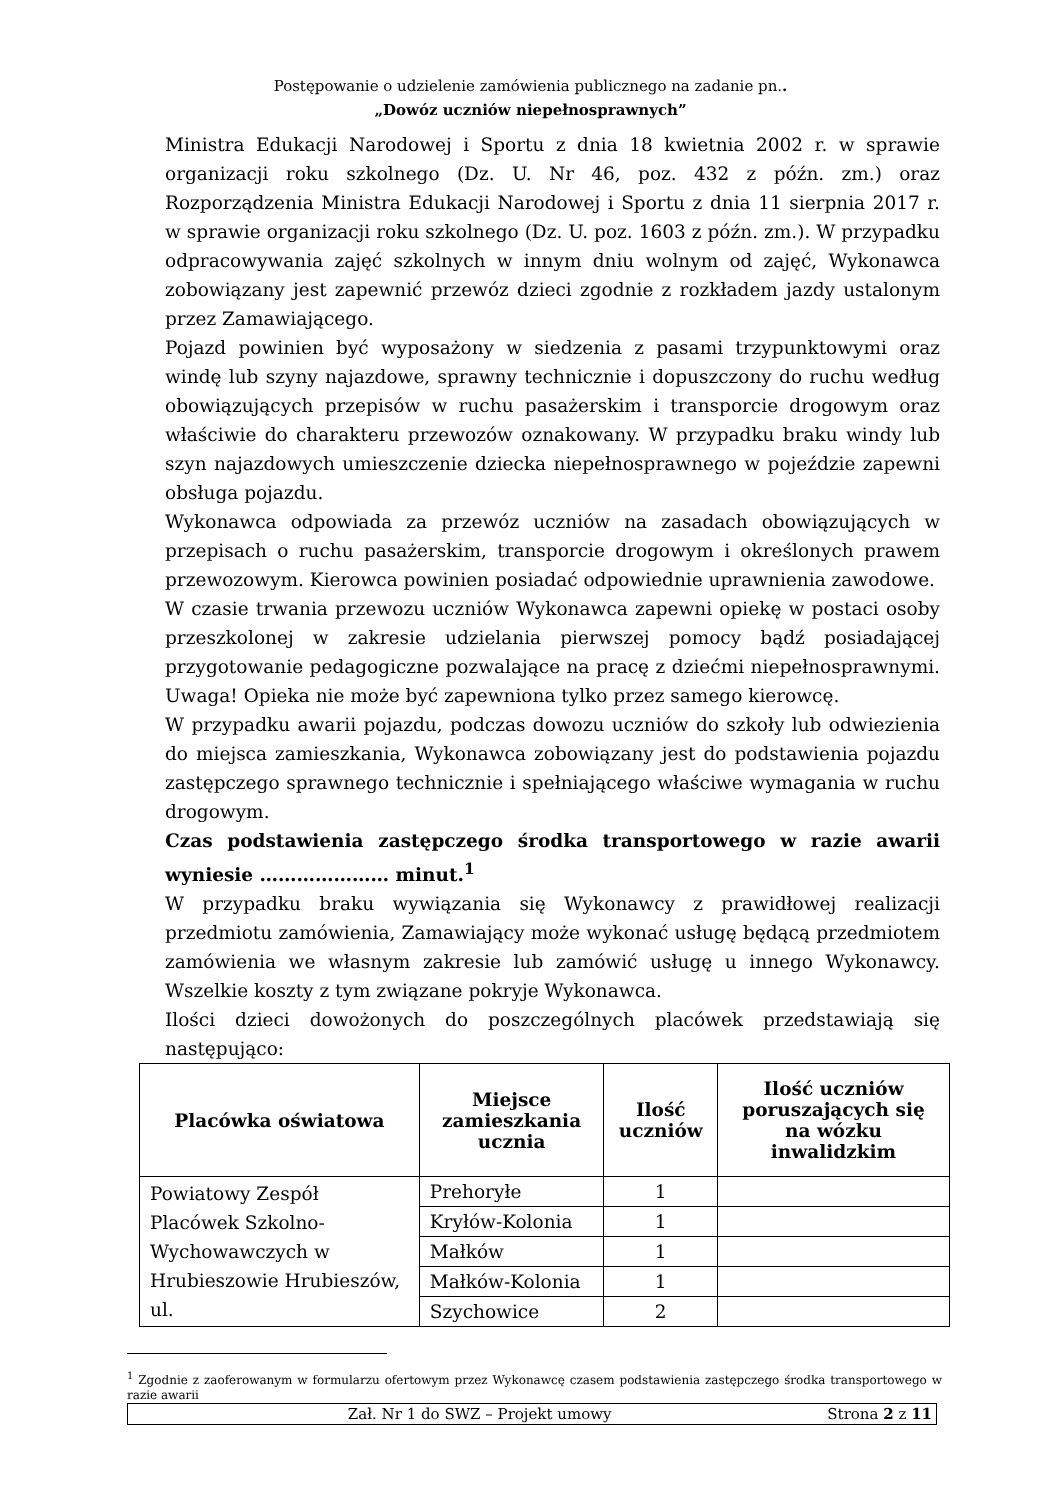Postępowanie o udzielenie zamówienia publicznego na zadanie pn..
„Dowóz uczniów niepełnosprawnych”
Ministra Edukacji Narodowej i Sportu z dnia 18 kwietnia 2002 r. w sprawie organizacji roku szkolnego (Dz. U. Nr 46, poz. 432 z późn. zm.) oraz Rozporządzenia Ministra Edukacji Narodowej i Sportu z dnia 11 sierpnia 2017 r. w sprawie organizacji roku szkolnego (Dz. U. poz. 1603 z późn. zm.). W przypadku odpracowywania zajęć szkolnych w innym dniu wolnym od zajęć, Wykonawca zobowiązany jest zapewnić przewóz dzieci zgodnie z rozkładem jazdy ustalonym przez Zamawiającego.
Pojazd powinien być wyposażony w siedzenia z pasami trzypunktowymi oraz windę lub szyny najazdowe, sprawny technicznie i dopuszczony do ruchu według obowiązujących przepisów w ruchu pasażerskim i transporcie drogowym oraz właściwie do charakteru przewozów oznakowany. W przypadku braku windy lub szyn najazdowych umieszczenie dziecka niepełnosprawnego w pojeździe zapewni obsługa pojazdu.
Wykonawca odpowiada za przewóz uczniów na zasadach obowiązujących w przepisach o ruchu pasażerskim, transporcie drogowym i określonych prawem przewozowym. Kierowca powinien posiadać odpowiednie uprawnienia zawodowe.
W czasie trwania przewozu uczniów Wykonawca zapewni opiekę w postaci osoby przeszkolonej w zakresie udzielania pierwszej pomocy bądź posiadającej przygotowanie pedagogiczne pozwalające na pracę z dziećmi niepełnosprawnymi. Uwaga! Opieka nie może być zapewniona tylko przez samego kierowcę.
W przypadku awarii pojazdu, podczas dowozu uczniów do szkoły lub odwiezienia do miejsca zamieszkania, Wykonawca zobowiązany jest do podstawienia pojazdu zastępczego sprawnego technicznie i spełniającego właściwe wymagania w ruchu drogowym.
Czas podstawienia zastępczego środka transportowego w razie awarii wyniesie ………………… minut.<sup>1</sup>
W przypadku braku wywiązania się Wykonawcy z prawidłowej realizacji przedmiotu zamówienia, Zamawiający może wykonać usługę będącą przedmiotem zamówienia we własnym zakresie lub zamówić usługę u innego Wykonawcy. Wszelkie koszty z tym związane pokryje Wykonawca.
Ilości dzieci dowożonych do poszczególnych placówek przedstawiają się następująco:
| Placówka oświatowa | Miejsce zamieszkania ucznia | Ilość uczniów | Ilość uczniów poruszających się na wózku inwalidzkim |
| --- | --- | --- | --- |
| Powiatowy Zespół Placówek Szkolno-Wychowawczych w Hrubieszowie Hrubieszów, ul. | Prehoryłe | 1 | |
| | Kryłów-Kolonia | 1 | |
| | Małków | 1 | |
| | Małków-Kolonia | 1 | |
| | Szychowice | 2 | |
<sup>1</sup> Zgodnie z zaoferowanym w formularzu ofertowym przez Wykonawcę czasem podstawienia zastępczego środka transportowego w razie awarii
Zał. Nr 1 do SWZ – Projekt umowy Strona 2 z 11